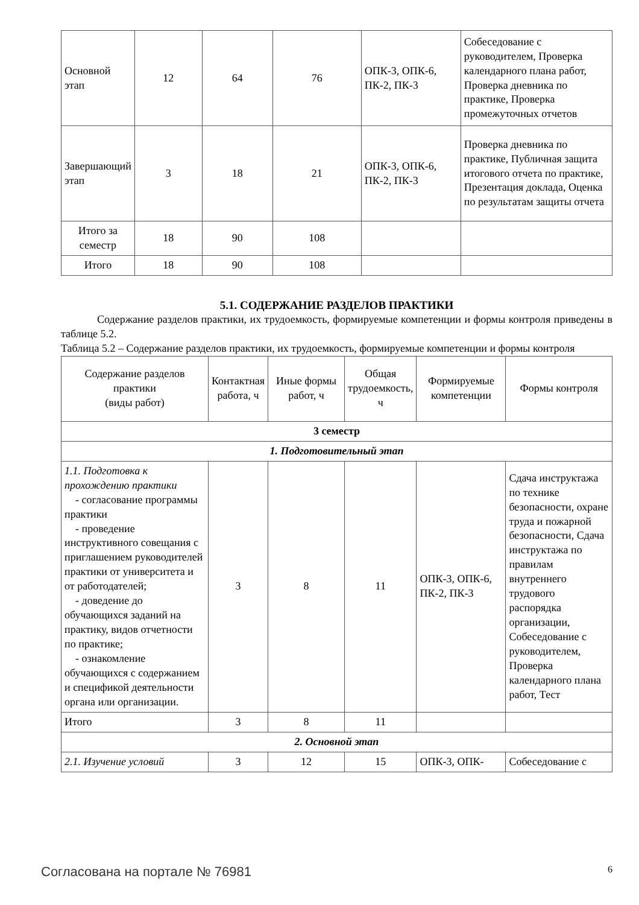| Основной этап | 12 | 64 | 76 | ОПК-3, ОПК-6, ПК-2, ПК-3 | Собеседование с руководителем, Проверка календарного плана работ, Проверка дневника по практике, Проверка промежуточных отчетов |
| Завершающий этап | 3 | 18 | 21 | ОПК-3, ОПК-6, ПК-2, ПК-3 | Проверка дневника по практике, Публичная защита итогового отчета по практике, Презентация доклада, Оценка по результатам защиты отчета |
| Итого за семестр | 18 | 90 | 108 | | |
| Итого | 18 | 90 | 108 | | |
5.1. СОДЕРЖАНИЕ РАЗДЕЛОВ ПРАКТИКИ
Содержание разделов практики, их трудоемкость, формируемые компетенции и формы контроля приведены в таблице 5.2.
Таблица 5.2 – Содержание разделов практики, их трудоемкость, формируемые компетенции и формы контроля
| Содержание разделов практики (виды работ) | Контактная работа, ч | Иные формы работ, ч | Общая трудоемкость, ч | Формируемые компетенции | Формы контроля |
| --- | --- | --- | --- | --- | --- |
| 3 семестр | | | | | |
| 1. Подготовительный этап | | | | | |
| 1.1. Подготовка к прохождению практики - согласование программы практики - проведение инструктивного совещания с приглашением руководителей практики от университета и от работодателей; - доведение до обучающихся заданий на практику, видов отчетности по практике; - ознакомление обучающихся с содержанием и спецификой деятельности органа или организации. | 3 | 8 | 11 | ОПК-3, ОПК-6, ПК-2, ПК-3 | Сдача инструктажа по технике безопасности, охране труда и пожарной безопасности, Сдача инструктажа по правилам внутреннего трудового распорядка организации, Собеседование с руководителем, Проверка календарного плана работ, Тест |
| Итого | 3 | 8 | 11 | | |
| 2. Основной этап | | | | | |
| 2.1. Изучение условий | 3 | 12 | 15 | ОПК-3, ОПК- | Собеседование с |
Согласована на портале № 76981 6